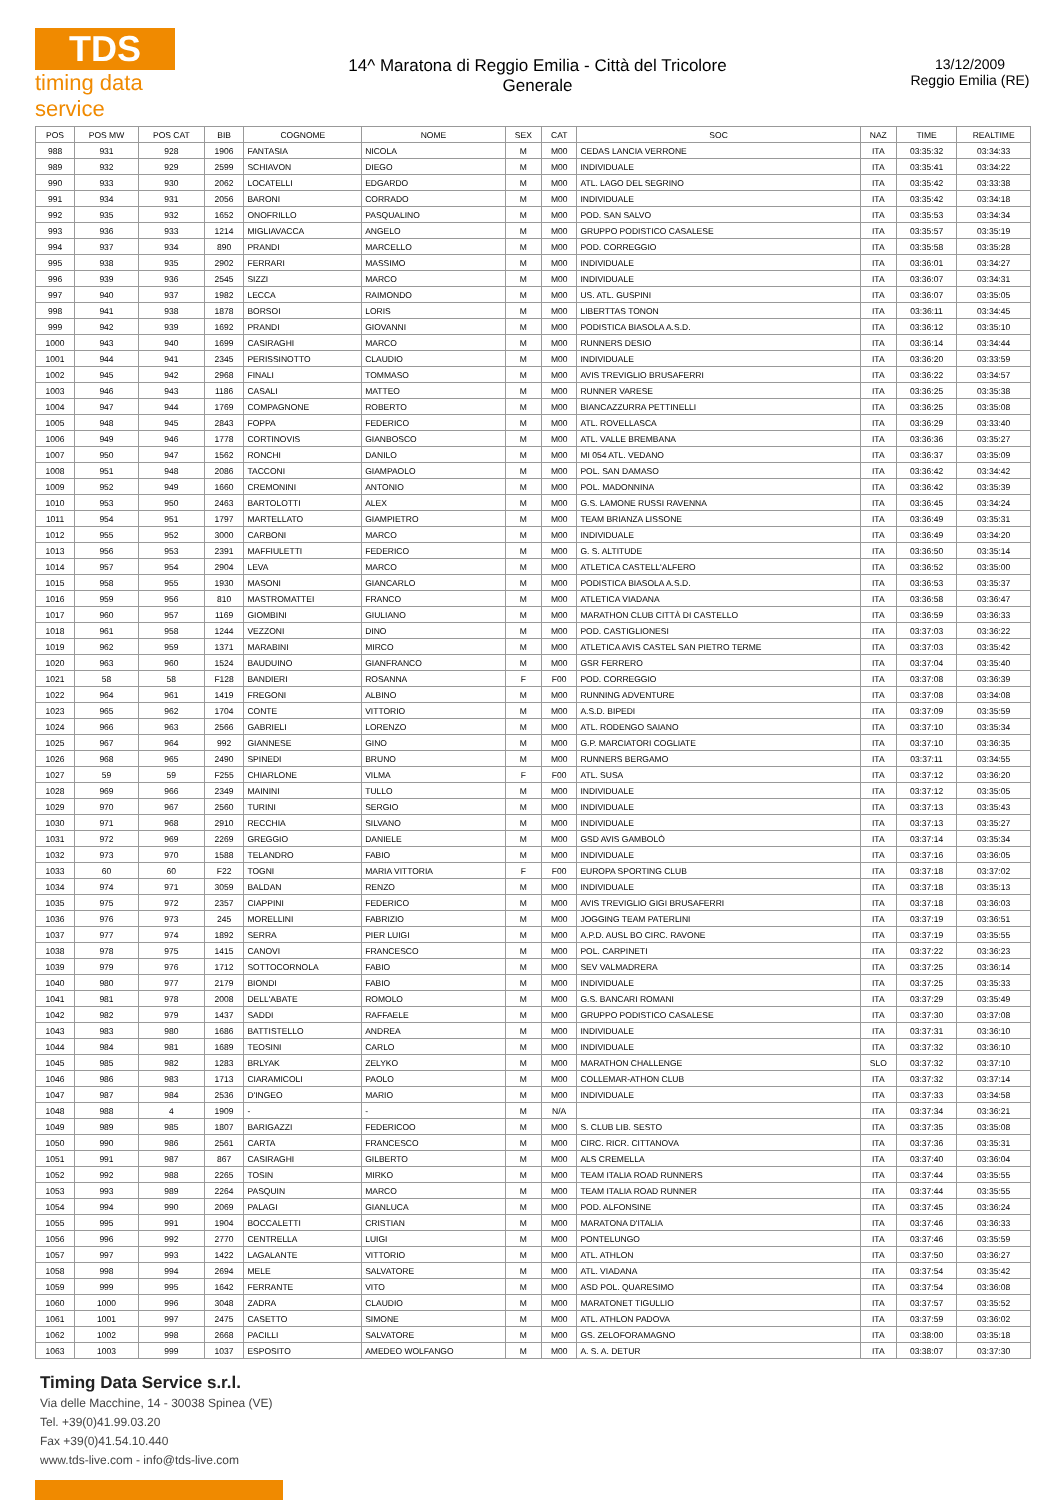TDS
timing data service
14^ Maratona di Reggio Emilia - Città del Tricolore
Generale
13/12/2009
Reggio Emilia (RE)
| POS | POS MW | POS CAT | BIB | COGNOME | NOME | SEX | CAT | SOC | NAZ | TIME | REALTIME |
| --- | --- | --- | --- | --- | --- | --- | --- | --- | --- | --- | --- |
| 988 | 931 | 928 | 1906 | FANTASIA | NICOLA | M | M00 | CEDAS LANCIA VERRONE | ITA | 03:35:32 | 03:34:33 |
| 989 | 932 | 929 | 2599 | SCHIAVON | DIEGO | M | M00 | INDIVIDUALE | ITA | 03:35:41 | 03:34:22 |
| 990 | 933 | 930 | 2062 | LOCATELLI | EDGARDO | M | M00 | ATL. LAGO DEL SEGRINO | ITA | 03:35:42 | 03:33:38 |
| 991 | 934 | 931 | 2056 | BARONI | CORRADO | M | M00 | INDIVIDUALE | ITA | 03:35:42 | 03:34:18 |
| 992 | 935 | 932 | 1652 | ONOFRILLO | PASQUALINO | M | M00 | POD. SAN SALVO | ITA | 03:35:53 | 03:34:34 |
| 993 | 936 | 933 | 1214 | MIGLIAVACCA | ANGELO | M | M00 | GRUPPO PODISTICO CASALESE | ITA | 03:35:57 | 03:35:19 |
| 994 | 937 | 934 | 890 | PRANDI | MARCELLO | M | M00 | POD. CORREGGIO | ITA | 03:35:58 | 03:35:28 |
| 995 | 938 | 935 | 2902 | FERRARI | MASSIMO | M | M00 | INDIVIDUALE | ITA | 03:36:01 | 03:34:27 |
| 996 | 939 | 936 | 2545 | SIZZI | MARCO | M | M00 | INDIVIDUALE | ITA | 03:36:07 | 03:34:31 |
| 997 | 940 | 937 | 1982 | LECCA | RAIMONDO | M | M00 | US. ATL. GUSPINI | ITA | 03:36:07 | 03:35:05 |
| 998 | 941 | 938 | 1878 | BORSOI | LORIS | M | M00 | LIBERTTAS TONON | ITA | 03:36:11 | 03:34:45 |
| 999 | 942 | 939 | 1692 | PRANDI | GIOVANNI | M | M00 | PODISTICA BIASOLA A.S.D. | ITA | 03:36:12 | 03:35:10 |
| 1000 | 943 | 940 | 1699 | CASIRAGHI | MARCO | M | M00 | RUNNERS DESIO | ITA | 03:36:14 | 03:34:44 |
| 1001 | 944 | 941 | 2345 | PERISSINOTTO | CLAUDIO | M | M00 | INDIVIDUALE | ITA | 03:36:20 | 03:33:59 |
| 1002 | 945 | 942 | 2968 | FINALI | TOMMASO | M | M00 | AVIS TREVIGLIO BRUSAFERRI | ITA | 03:36:22 | 03:34:57 |
| 1003 | 946 | 943 | 1186 | CASALI | MATTEO | M | M00 | RUNNER VARESE | ITA | 03:36:25 | 03:35:38 |
| 1004 | 947 | 944 | 1769 | COMPAGNONE | ROBERTO | M | M00 | BIANCAZZURRA PETTINELLI | ITA | 03:36:25 | 03:35:08 |
| 1005 | 948 | 945 | 2843 | FOPPA | FEDERICO | M | M00 | ATL. ROVELLASCA | ITA | 03:36:29 | 03:33:40 |
| 1006 | 949 | 946 | 1778 | CORTINOVIS | GIANBOSCO | M | M00 | ATL. VALLE BREMBANA | ITA | 03:36:36 | 03:35:27 |
| 1007 | 950 | 947 | 1562 | RONCHI | DANILO | M | M00 | MI 054 ATL. VEDANO | ITA | 03:36:37 | 03:35:09 |
| 1008 | 951 | 948 | 2086 | TACCONI | GIAMPAOLO | M | M00 | POL. SAN DAMASO | ITA | 03:36:42 | 03:34:42 |
| 1009 | 952 | 949 | 1660 | CREMONINI | ANTONIO | M | M00 | POL. MADONNINA | ITA | 03:36:42 | 03:35:39 |
| 1010 | 953 | 950 | 2463 | BARTOLOTTI | ALEX | M | M00 | G.S. LAMONE RUSSI RAVENNA | ITA | 03:36:45 | 03:34:24 |
| 1011 | 954 | 951 | 1797 | MARTELLATO | GIAMPIETRO | M | M00 | TEAM BRIANZA LISSONE | ITA | 03:36:49 | 03:35:31 |
| 1012 | 955 | 952 | 3000 | CARBONI | MARCO | M | M00 | INDIVIDUALE | ITA | 03:36:49 | 03:34:20 |
| 1013 | 956 | 953 | 2391 | MAFFIULETTI | FEDERICO | M | M00 | G. S. ALTITUDE | ITA | 03:36:50 | 03:35:14 |
| 1014 | 957 | 954 | 2904 | LEVA | MARCO | M | M00 | ATLETICA CASTELL'ALFERO | ITA | 03:36:52 | 03:35:00 |
| 1015 | 958 | 955 | 1930 | MASONI | GIANCARLO | M | M00 | PODISTICA BIASOLA A.S.D. | ITA | 03:36:53 | 03:35:37 |
| 1016 | 959 | 956 | 810 | MASTROMATTEI | FRANCO | M | M00 | ATLETICA VIADANA | ITA | 03:36:58 | 03:36:47 |
| 1017 | 960 | 957 | 1169 | GIOMBINI | GIULIANO | M | M00 | MARATHON CLUB CITTÀ DI CASTELLO | ITA | 03:36:59 | 03:36:33 |
| 1018 | 961 | 958 | 1244 | VEZZONI | DINO | M | M00 | POD. CASTIGLIONESI | ITA | 03:37:03 | 03:36:22 |
| 1019 | 962 | 959 | 1371 | MARABINI | MIRCO | M | M00 | ATLETICA AVIS CASTEL SAN PIETRO TERME | ITA | 03:37:03 | 03:35:42 |
| 1020 | 963 | 960 | 1524 | BAUDUINO | GIANFRANCO | M | M00 | GSR FERRERO | ITA | 03:37:04 | 03:35:40 |
| 1021 | 58 | 58 | F128 | BANDIERI | ROSANNA | F | F00 | POD. CORREGGIO | ITA | 03:37:08 | 03:36:39 |
| 1022 | 964 | 961 | 1419 | FREGONI | ALBINO | M | M00 | RUNNING ADVENTURE | ITA | 03:37:08 | 03:34:08 |
| 1023 | 965 | 962 | 1704 | CONTE | VITTORIO | M | M00 | A.S.D. BIPEDI | ITA | 03:37:09 | 03:35:59 |
| 1024 | 966 | 963 | 2566 | GABRIELI | LORENZO | M | M00 | ATL. RODENGO SAIANO | ITA | 03:37:10 | 03:35:34 |
| 1025 | 967 | 964 | 992 | GIANNESE | GINO | M | M00 | G.P. MARCIATORI COGLIATE | ITA | 03:37:10 | 03:36:35 |
| 1026 | 968 | 965 | 2490 | SPINEDI | BRUNO | M | M00 | RUNNERS BERGAMO | ITA | 03:37:11 | 03:34:55 |
| 1027 | 59 | 59 | F255 | CHIARLONE | VILMA | F | F00 | ATL. SUSA | ITA | 03:37:12 | 03:36:20 |
| 1028 | 969 | 966 | 2349 | MAININI | TULLO | M | M00 | INDIVIDUALE | ITA | 03:37:12 | 03:35:05 |
| 1029 | 970 | 967 | 2560 | TURINI | SERGIO | M | M00 | INDIVIDUALE | ITA | 03:37:13 | 03:35:43 |
| 1030 | 971 | 968 | 2910 | RECCHIA | SILVANO | M | M00 | INDIVIDUALE | ITA | 03:37:13 | 03:35:27 |
| 1031 | 972 | 969 | 2269 | GREGGIO | DANIELE | M | M00 | GSD AVIS GAMBOLÒ | ITA | 03:37:14 | 03:35:34 |
| 1032 | 973 | 970 | 1588 | TELANDRO | FABIO | M | M00 | INDIVIDUALE | ITA | 03:37:16 | 03:36:05 |
| 1033 | 60 | 60 | F22 | TOGNI | MARIA VITTORIA | F | F00 | EUROPA SPORTING CLUB | ITA | 03:37:18 | 03:37:02 |
| 1034 | 974 | 971 | 3059 | BALDAN | RENZO | M | M00 | INDIVIDUALE | ITA | 03:37:18 | 03:35:13 |
| 1035 | 975 | 972 | 2357 | CIAPPINI | FEDERICO | M | M00 | AVIS TREVIGLIO GIGI BRUSAFERRI | ITA | 03:37:18 | 03:36:03 |
| 1036 | 976 | 973 | 245 | MORELLINI | FABRIZIO | M | M00 | JOGGING TEAM PATERLINI | ITA | 03:37:19 | 03:36:51 |
| 1037 | 977 | 974 | 1892 | SERRA | PIER LUIGI | M | M00 | A.P.D. AUSL BO CIRC. RAVONE | ITA | 03:37:19 | 03:35:55 |
| 1038 | 978 | 975 | 1415 | CANOVI | FRANCESCO | M | M00 | POL. CARPINETI | ITA | 03:37:22 | 03:36:23 |
| 1039 | 979 | 976 | 1712 | SOTTOCORNOLA | FABIO | M | M00 | SEV VALMADRERA | ITA | 03:37:25 | 03:36:14 |
| 1040 | 980 | 977 | 2179 | BIONDI | FABIO | M | M00 | INDIVIDUALE | ITA | 03:37:25 | 03:35:33 |
| 1041 | 981 | 978 | 2008 | DELL'ABATE | ROMOLO | M | M00 | G.S. BANCARI ROMANI | ITA | 03:37:29 | 03:35:49 |
| 1042 | 982 | 979 | 1437 | SADDI | RAFFAELE | M | M00 | GRUPPO PODISTICO CASALESE | ITA | 03:37:30 | 03:37:08 |
| 1043 | 983 | 980 | 1686 | BATTISTELLO | ANDREA | M | M00 | INDIVIDUALE | ITA | 03:37:31 | 03:36:10 |
| 1044 | 984 | 981 | 1689 | TEOSINI | CARLO | M | M00 | INDIVIDUALE | ITA | 03:37:32 | 03:36:10 |
| 1045 | 985 | 982 | 1283 | BRLYAK | ZELYKO | M | M00 | MARATHON CHALLENGE | SLO | 03:37:32 | 03:37:10 |
| 1046 | 986 | 983 | 1713 | CIARAMICOLI | PAOLO | M | M00 | COLLEMAR-ATHON CLUB | ITA | 03:37:32 | 03:37:14 |
| 1047 | 987 | 984 | 2536 | D'INGEO | MARIO | M | M00 | INDIVIDUALE | ITA | 03:37:33 | 03:34:58 |
| 1048 | 988 | 4 | 1909 | - | - | M | N/A | | ITA | 03:37:34 | 03:36:21 |
| 1049 | 989 | 985 | 1807 | BARIGAZZI | FEDERICOO | M | M00 | S. CLUB LIB. SESTO | ITA | 03:37:35 | 03:35:08 |
| 1050 | 990 | 986 | 2561 | CARTA | FRANCESCO | M | M00 | CIRC. RICR. CITTANOVA | ITA | 03:37:36 | 03:35:31 |
| 1051 | 991 | 987 | 867 | CASIRAGHI | GILBERTO | M | M00 | ALS CREMELLA | ITA | 03:37:40 | 03:36:04 |
| 1052 | 992 | 988 | 2265 | TOSIN | MIRKO | M | M00 | TEAM ITALIA ROAD RUNNERS | ITA | 03:37:44 | 03:35:55 |
| 1053 | 993 | 989 | 2264 | PASQUIN | MARCO | M | M00 | TEAM ITALIA ROAD RUNNER | ITA | 03:37:44 | 03:35:55 |
| 1054 | 994 | 990 | 2069 | PALAGI | GIANLUCA | M | M00 | POD. ALFONSINE | ITA | 03:37:45 | 03:36:24 |
| 1055 | 995 | 991 | 1904 | BOCCALETTI | CRISTIAN | M | M00 | MARATONA D'ITALIA | ITA | 03:37:46 | 03:36:33 |
| 1056 | 996 | 992 | 2770 | CENTRELLA | LUIGI | M | M00 | PONTELUNGO | ITA | 03:37:46 | 03:35:59 |
| 1057 | 997 | 993 | 1422 | LAGALANTE | VITTORIO | M | M00 | ATL. ATHLON | ITA | 03:37:50 | 03:36:27 |
| 1058 | 998 | 994 | 2694 | MELE | SALVATORE | M | M00 | ATL. VIADANA | ITA | 03:37:54 | 03:35:42 |
| 1059 | 999 | 995 | 1642 | FERRANTE | VITO | M | M00 | ASD POL. QUARESIMO | ITA | 03:37:54 | 03:36:08 |
| 1060 | 1000 | 996 | 3048 | ZADRA | CLAUDIO | M | M00 | MARATONET TIGULLIO | ITA | 03:37:57 | 03:35:52 |
| 1061 | 1001 | 997 | 2475 | CASETTO | SIMONE | M | M00 | ATL. ATHLON PADOVA | ITA | 03:37:59 | 03:36:02 |
| 1062 | 1002 | 998 | 2668 | PACILLI | SALVATORE | M | M00 | GS. ZELOFORAMAGNO | ITA | 03:38:00 | 03:35:18 |
| 1063 | 1003 | 999 | 1037 | ESPOSITO | AMEDEO WOLFANGO | M | M00 | A. S. A. DETUR | ITA | 03:38:07 | 03:37:30 |
Timing Data Service s.r.l.
Via delle Macchine, 14 - 30038 Spinea (VE)
Tel. +39(0)41.99.03.20
Fax +39(0)41.54.10.440
www.tds-live.com - info@tds-live.com